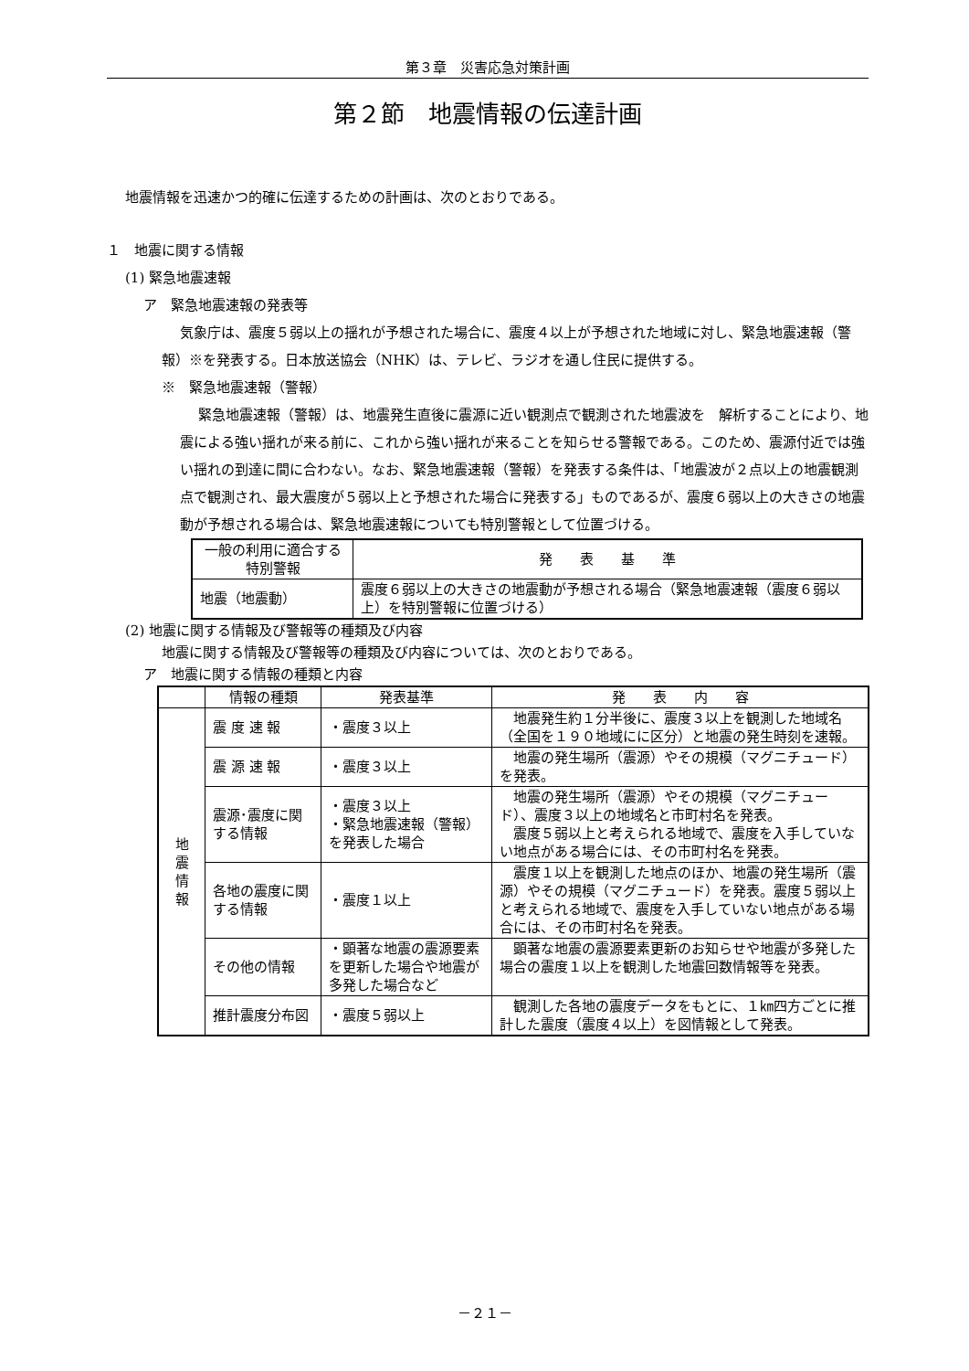第３章　災害応急対策計画
第２節　地震情報の伝達計画
地震情報を迅速かつ的確に伝達するための計画は、次のとおりである。
１　地震に関する情報
(1) 緊急地震速報
ア　緊急地震速報の発表等
気象庁は、震度５弱以上の揺れが予想された場合に、震度４以上が予想された地域に対し、緊急地震速報（警報）※を発表する。日本放送協会（NHK）は、テレビ、ラジオを通し住民に提供する。
※　緊急地震速報（警報）
緊急地震速報（警報）は、地震発生直後に震源に近い観測点で観測された地震波を　解析することにより、地震による強い揺れが来る前に、これから強い揺れが来ることを知らせる警報である。このため、震源付近では強い揺れの到達に間に合わない。なお、緊急地震速報（警報）を発表する条件は、「地震波が２点以上の地震観測点で観測され、最大震度が５弱以上と予想された場合に発表する」ものであるが、震度６弱以上の大きさの地震動が予想される場合は、緊急地震速報についても特別警報として位置づける。
| 一般の利用に適合する特別警報 | 発 表 基 準 |
| --- | --- |
| 地震（地震動） | 震度６弱以上の大きさの地震動が予想される場合（緊急地震速報（震度６弱以上）を特別警報に位置づける） |
(2) 地震に関する情報及び警報等の種類及び内容
地震に関する情報及び警報等の種類及び内容については、次のとおりである。
ア　地震に関する情報の種類と内容
| | 情報の種類 | 発表基準 | 発 表 内 容 |
| --- | --- | --- | --- |
| 地 震 情 報 | 震 度 速 報 | ・震度３以上 | 地震発生約１分半後に、震度３以上を観測した地域名（全国を１９０地域にに区分）と地震の発生時刻を速報。 |
| | 震 源 速 報 | ・震度３以上 | 地震の発生場所（震源）やその規模（マグニチュード）を発表。 |
| | 震源･震度に関する情報 | ・震度３以上 ・緊急地震速報（警報）を発表した場合 | 地震の発生場所（震源）やその規模（マグニチュード）、震度３以上の地域名と市町村名を発表。 震度５弱以上と考えられる地域で、震度を入手していない地点がある場合には、その市町村名を発表。 |
| | 各地の震度に関する情報 | ・震度１以上 | 震度１以上を観測した地点のほか、地震の発生場所（震源）やその規模（マグニチュード）を発表。震度５弱以上と考えられる地域で、震度を入手していない地点がある場合には、その市町村名を発表。 |
| | その他の情報 | ・顕著な地震の震源要素を更新した場合や地震が多発した場合など | 顕著な地震の震源要素更新のお知らせや地震が多発した場合の震度１以上を観測した地震回数情報等を発表。 |
| | 推計震度分布図 | ・震度５弱以上 | 観測した各地の震度データをもとに、１㎞四方ごとに推計した震度（震度４以上）を図情報として発表。 |
－２１－